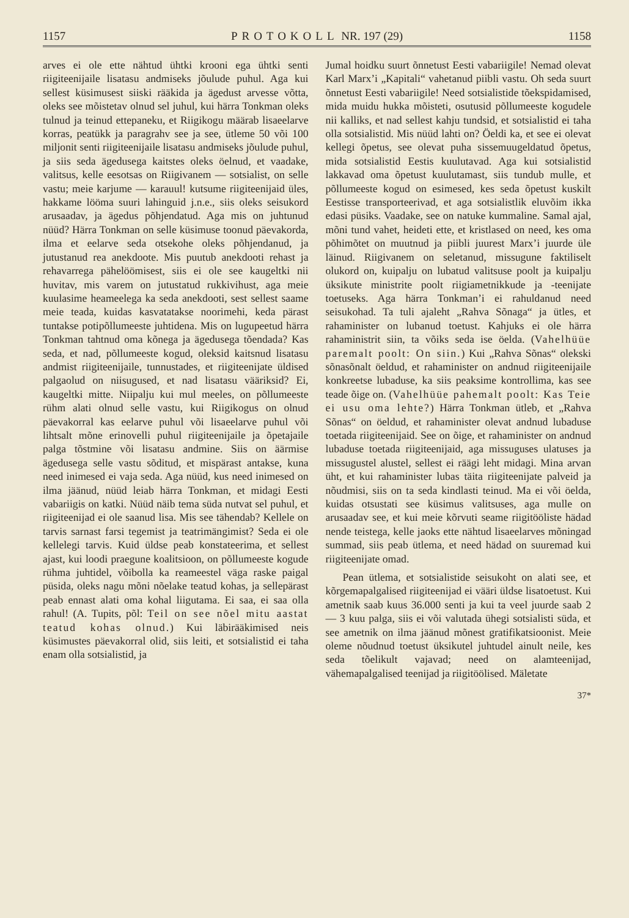1157 PROTOKOLL NR. 197 (29) 1158
arves ei ole ette nähtud ühtki krooni ega ühtki senti riigiteenijaile lisatasu andmiseks jõulude puhul. Aga kui sellest küsimusest siiski rääkida ja ägedust arvesse võtta, oleks see mõistetav olnud sel juhul, kui härra Tonkman oleks tulnud ja teinud ettepaneku, et Riigikogu määrab lisaeelarve korras, peatükk ja paragrahv see ja see, ütleme 50 või 100 miljonit senti riigiteenijaile lisatasu andmiseks jõulude puhul, ja siis seda ägedusega kaitstes oleks öelnud, et vaadake, valitsus, kelle eesotsas on Riigivanem — sotsialist, on selle vastu; meie karjume — karauul! kutsume riigiteenijaid üles, hakkame lööma suuri lahinguid j.n.e., siis oleks seisukord arusaadav, ja ägedus põhjendatud. Aga mis on juhtunud nüüd? Härra Tonkman on selle küsimuse toonud päevakorda, ilma et eelarve seda otsekohe oleks põhjendanud, ja jutustanud rea anekdoote. Mis puutub anekdooti rehast ja rehavarrega pähelöömisest, siis ei ole see kaugeltki nii huvitav, mis varem on jutustatud rukkivihust, aga meie kuulasime heameelega ka seda anekdooti, sest sellest saame meie teada, kuidas kasvatatakse noorimehi, keda pärast tuntakse potipõllumeeste juhtidena. Mis on lugupeetud härra Tonkman tahtnud oma kõnega ja ägedusega tõendada? Kas seda, et nad, põllumeeste kogud, oleksid kaitsnud lisatasu andmist riigiteenijaile, tunnustades, et riigiteenijate üldised palgaolud on niisugused, et nad lisatasu vääriksid? Ei, kaugeltki mitte. Niipalju kui mul meeles, on põllumeeste rühm alati olnud selle vastu, kui Riigikogus on olnud päevakorral kas eelarve puhul või lisaeelarve puhul või lihtsalt mõne erinovelli puhul riigiteenijaile ja õpetajaile palga tõstmine või lisatasu andmine. Siis on äärmise ägedusega selle vastu sõditud, et mispärast antakse, kuna need inimesed ei vaja seda. Aga nüüd, kus need inimesed on ilma jäänud, nüüd leiab härra Tonkman, et midagi Eesti vabariigis on katki. Nüüd näib tema süda nutvat sel puhul, et riigiteenijad ei ole saanud lisa. Mis see tähendab? Kellele on tarvis sarnast farsi tegemist ja teatrimängimist? Seda ei ole kellelegi tarvis. Kuid üldse peab konstateerima, et sellest ajast, kui loodi praegune koalitsioon, on põllumeeste kogude rühma juhtidel, võibolla ka reameestel väga raske paigal püsida, oleks nagu mõni nõelake teatud kohas, ja sellepärast peab ennast alati oma kohal liigutama. Ei saa, ei saa olla rahul! (A. Tupits, põl: Teil on see nõel mitu aastat teatud kohas olnud.) Kui läbirääkimised neis küsimustes päevakorral olid, siis leiti, et sotsialistid ei taha enam olla sotsialistid, ja
Jumal hoidku suurt õnnetust Eesti vabariigile! Nemad olevat Karl Marx’i „Kapitali“ vahetanud piibli vastu. Oh seda suurt õnnetust Eesti vabariigile! Need sotsialistide tõekspidamised, mida muidu hukka mõisteti, osutusid põllumeeste kogudele nii kalliks, et nad sellest kahju tundsid, et sotsialistid ei taha olla sotsialistid. Mis nüüd lahti on? Öeldi ka, et see ei olevat kellegi õpetus, see olevat puha sissemuugeldatud õpetus, mida sotsialistid Eestis kuulutavad. Aga kui sotsialistid lakkavad oma õpetust kuulutamast, siis tundub mulle, et põllumeeste kogud on esimesed, kes seda õpetust kuskilt Eestisse transporteerivad, et aga sotsialistlik eluvõim ikka edasi püsiks. Vaadake, see on natuke kummaline. Samal ajal, mõni tund vahet, heideti ette, et kristlased on need, kes oma põhimõtet on muutnud ja piibli juurest Marx’i juurde üle läinud. Riigivanem on seletanud, missugune faktiliselt olukord on, kuipalju on lubatud valitsuse poolt ja kuipalju üksikute ministrite poolt riigiametnikkude ja -teenijate toetuseks. Aga härra Tonkman’i ei rahuldanud need seisukohad. Ta tuli ajaleht „Rahva Sõnaga“ ja ütles, et rahaminister on lubanud toetust. Kahjuks ei ole härra rahaministrit siin, ta võiks seda ise öelda. (Vahelhüüe paremalt poolt: On siin.) Kui „Rahva Sõnas“ olekski sõnasõnalt öeldud, et rahaminister on andnud riigiteenijaile konkreetse lubaduse, ka siis peaksime kontrollima, kas see teade õige on. (Vahelhüüe pahemalt poolt: Kas Teie ei usu oma lehte?) Härra Tonkman ütleb, et „Rahva Sõnas“ on öeldud, et rahaminister olevat andnud lubaduse toetada riigiteenijaid. See on õige, et rahaminister on andnud lubaduse toetada riigiteenijaid, aga missuguses ulatuses ja missugustel alustel, sellest ei räägi leht midagi. Mina arvan üht, et kui rahaminister lubas täita riigiteenijate palveid ja nõudmisi, siis on ta seda kindlasti teinud. Ma ei või öelda, kuidas otsustati see küsimus valitsuses, aga mulle on arusaadav see, et kui meie kõrvuti seame riigitööliste hädad nende teistega, kelle jaoks ette nähtud lisaeelarves mõningad summad, siis peab ütlema, et need hädad on suuremad kui riigiteenijate omad.
Pean ütlema, et sotsialistide seisukoht on alati see, et kõrgemapalgalised riigiteenijad ei vääri üldse lisatoetust. Kui ametnik saab kuus 36.000 senti ja kui ta veel juurde saab 2 — 3 kuu palga, siis ei või valutada ühegi sotsialisti süda, et see ametnik on ilma jäänud mõnest gratifikatsioonist. Meie oleme nõudnud toetust üksikutel juhtudel ainult neile, kes seda tõelikult vajavad; need on alamteenijad, vähemapalgalised teenijad ja riigitöölised. Mäletate
37*